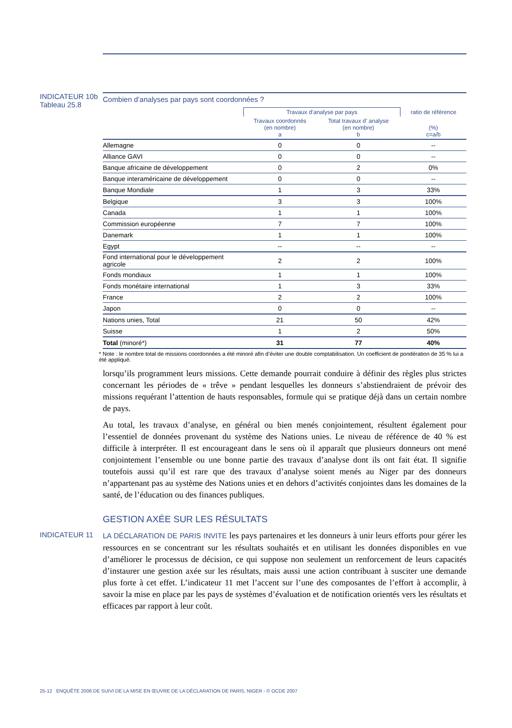INDICATEUR 10b
Tableau 25.8
Combien d’analyses par pays sont coordonnées ?
| | Travaux d’analyse par pays | | ratio de référence |
| --- | --- | --- | --- |
| | Travaux coordonnés (en nombre) a | Total travaux d’ analyse (en nombre) b | (%) c=a/b |
| Allemagne | 0 | 0 | -- |
| Alliance GAVI | 0 | 0 | -- |
| Banque africaine de développement | 0 | 2 | 0% |
| Banque interaméricaine de développement | 0 | 0 | -- |
| Banque Mondiale | 1 | 3 | 33% |
| Belgique | 3 | 3 | 100% |
| Canada | 1 | 1 | 100% |
| Commission européenne | 7 | 7 | 100% |
| Danemark | 1 | 1 | 100% |
| Egypt | -- | -- | -- |
| Fond international pour le développement agricole | 2 | 2 | 100% |
| Fonds mondiaux | 1 | 1 | 100% |
| Fonds monétaire international | 1 | 3 | 33% |
| France | 2 | 2 | 100% |
| Japon | 0 | 0 | -- |
| Nations unies, Total | 21 | 50 | 42% |
| Suisse | 1 | 2 | 50% |
| Total (minoré*) | 31 | 77 | 40% |
* Note : le nombre total de missions coordonnées a été minoré afin d’éviter une double comptabilisation. Un coefficient de pondération de 35 % lui a été appliqué.
lorsqu’ils programment leurs missions. Cette demande pourrait conduire à définir des règles plus strictes concernant les périodes de « trêve » pendant lesquelles les donneurs s’abstiendraient de prévoir des missions requérant l’attention de hauts responsables, formule qui se pratique déjà dans un certain nombre de pays.
Au total, les travaux d’analyse, en général ou bien menés conjointement, résultent également pour l’essentiel de données provenant du système des Nations unies. Le niveau de référence de 40 % est difficile à interpréter. Il est encourageant dans le sens où il apparaît que plusieurs donneurs ont mené conjointement l’ensemble ou une bonne partie des travaux d’analyse dont ils ont fait état. Il signifie toutefois aussi qu’il est rare que des travaux d’analyse soient menés au Niger par des donneurs n’appartenant pas au système des Nations unies et en dehors d’activités conjointes dans les domaines de la santé, de l’éducation ou des finances publiques.
GESTION AXÉE SUR LES RÉSULTATS
INDICATEUR 11
LA DÉCLARATION DE PARIS INVITE les pays partenaires et les donneurs à unir leurs efforts pour gérer les ressources en se concentrant sur les résultats souhaités et en utilisant les données disponibles en vue d’améliorer le processus de décision, ce qui suppose non seulement un renforcement de leurs capacités d’instaurer une gestion axée sur les résultats, mais aussi une action contribuant à susciter une demande plus forte à cet effet. L’indicateur 11 met l’accent sur l’une des composantes de l’effort à accomplir, à savoir la mise en place par les pays de systèmes d’évaluation et de notification orientés vers les résultats et efficaces par rapport à leur coût.
25-12 ENQUÊTE 2006 DE SUIVI DE LA MISE EN ŒUVRE DE LA DÉCLARATION DE PARIS, NIGER - © OCDE 2007